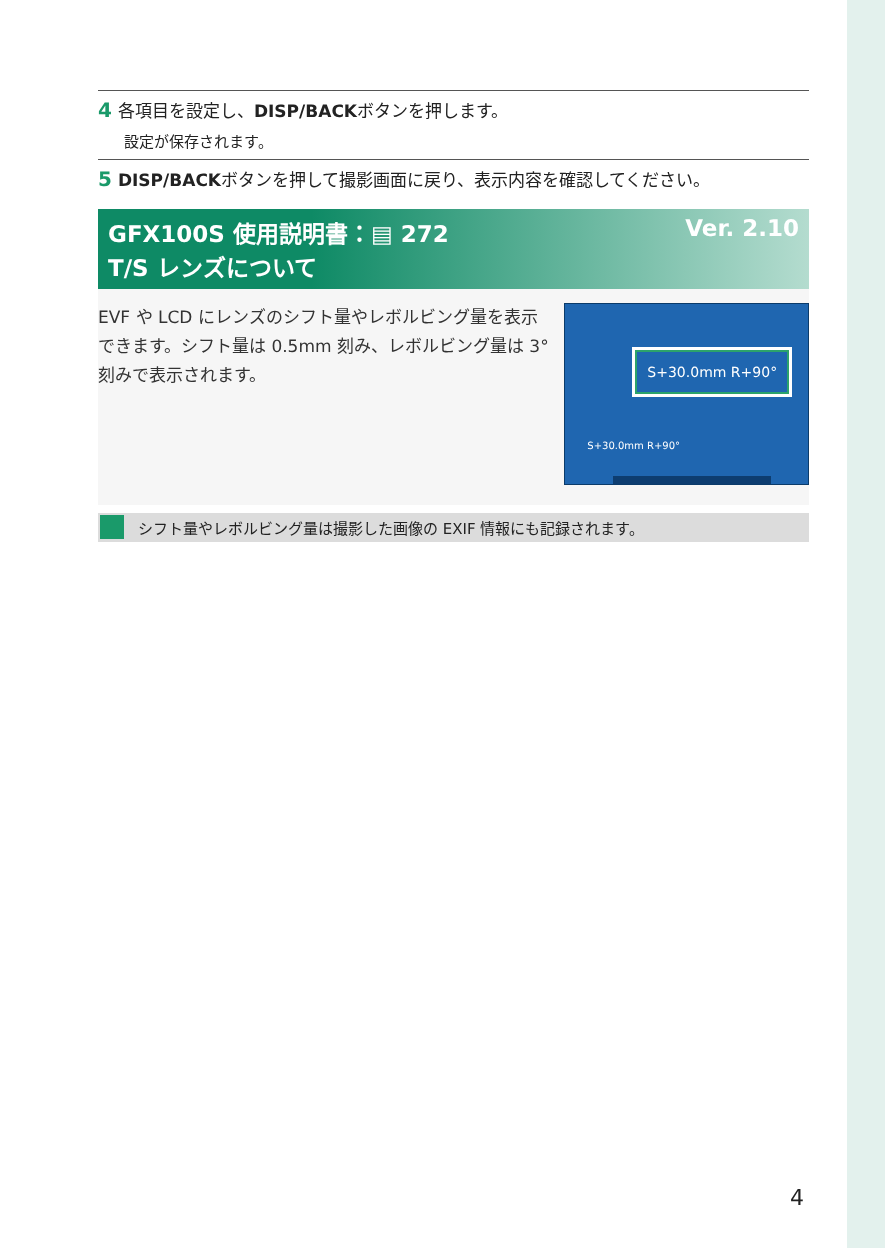4 各項目を設定し、DISP/BACKボタンを押します。
設定が保存されます。
5 DISP/BACKボタンを押して撮影画面に戻り、表示内容を確認してください。
GFX100S 使用説明書：▤ 272 Ver. 2.10 T/S レンズについて
EVF や LCD にレンズのシフト量やレボルビング量を表示できます。シフト量は 0.5mm 刻み、レボルビング量は 3° 刻みで表示されます。
S+30.0mm R+90°
S+30.0mm R+90°
シフト量やレボルビング量は撮影した画像の EXIF 情報にも記録されます。
4